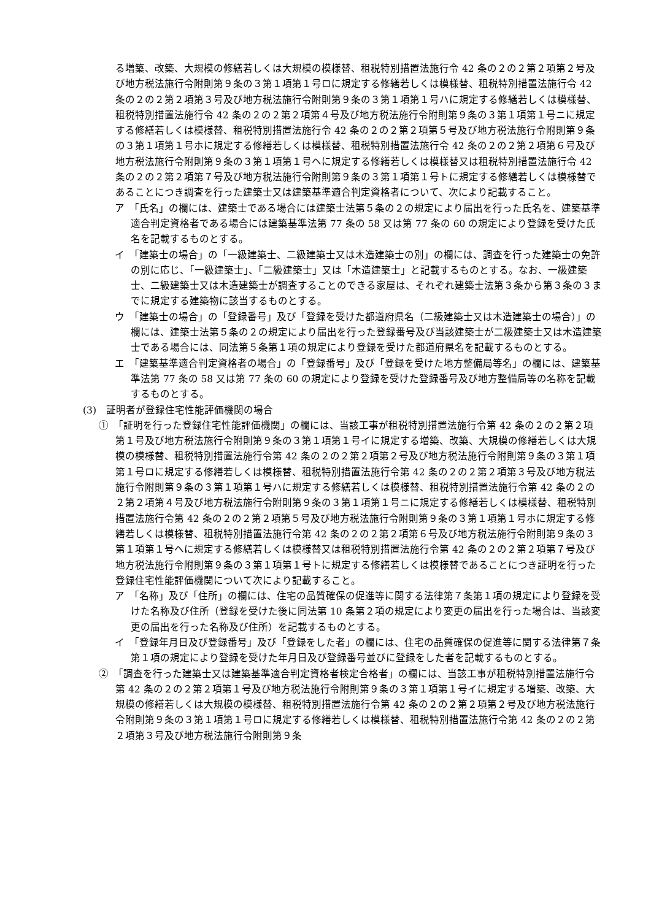る増築、改築、大規模の修繕若しくは大規模の模様替、租税特別措置法施行令 42 条の２の２第２項第２号及び地方税法施行令附則第９条の３第１項第１号ロに規定する修繕若しくは模様替、租税特別措置法施行令 42 条の２の２第２項第３号及び地方税法施行令附則第９条の３第１項第１号ハに規定する修繕若しくは模様替、租税特別措置法施行令 42 条の２の２第２項第４号及び地方税法施行令附則第９条の３第１項第１号ニに規定する修繕若しくは模様替、租税特別措置法施行令 42 条の２の２第２項第５号及び地方税法施行令附則第９条の３第１項第１号ホに規定する修繕若しくは模様替、租税特別措置法施行令 42 条の２の２第２項第６号及び地方税法施行令附則第９条の３第１項第１号ヘに規定する修繕若しくは模様替又は租税特別措置法施行令 42 条の２の２第２項第７号及び地方税法施行令附則第９条の３第１項第１号トに規定する修繕若しくは模様替であることにつき調査を行った建築士又は建築基準適合判定資格者について、次により記載すること。
ア　「氏名」の欄には、建築士である場合には建築士法第５条の２の規定により届出を行った氏名を、建築基準適合判定資格者である場合には建築基準法第 77 条の 58 又は第 77 条の 60 の規定により登録を受けた氏名を記載するものとする。
イ　「建築士の場合」の「一級建築士、二級建築士又は木造建築士の別」の欄には、調査を行った建築士の免許の別に応じ、「一級建築士」、「二級建築士」又は「木造建築士」と記載するものとする。なお、一級建築士、二級建築士又は木造建築士が調査することのできる家屋は、それぞれ建築士法第３条から第３条の３までに規定する建築物に該当するものとする。
ウ　「建築士の場合」の「登録番号」及び「登録を受けた都道府県名（二級建築士又は木造建築士の場合）」の欄には、建築士法第５条の２の規定により届出を行った登録番号及び当該建築士が二級建築士又は木造建築士である場合には、同法第５条第１項の規定により登録を受けた都道府県名を記載するものとする。
エ　「建築基準適合判定資格者の場合」の「登録番号」及び「登録を受けた地方整備局等名」の欄には、建築基準法第 77 条の 58 又は第 77 条の 60 の規定により登録を受けた登録番号及び地方整備局等の名称を記載するものとする。
(3)　証明者が登録住宅性能評価機関の場合
①　「証明を行った登録住宅性能評価機関」の欄には、当該工事が租税特別措置法施行令第 42 条の２の２第２項第１号及び地方税法施行令附則第９条の３第１項第１号イに規定する増築、改築、大規模の修繕若しくは大規模の模様替、租税特別措置法施行令第 42 条の２の２第２項第２号及び地方税法施行令附則第９条の３第１項第１号ロに規定する修繕若しくは模様替、租税特別措置法施行令第 42 条の２の２第２項第３号及び地方税法施行令附則第９条の３第１項第１号ハに規定する修繕若しくは模様替、租税特別措置法施行令第 42 条の２の２第２項第４号及び地方税法施行令附則第９条の３第１項第１号ニに規定する修繕若しくは模様替、租税特別措置法施行令第 42 条の２の２第２項第５号及び地方税法施行令附則第９条の３第１項第１号ホに規定する修繕若しくは模様替、租税特別措置法施行令第 42 条の２の２第２項第６号及び地方税法施行令附則第９条の３第１項第１号ヘに規定する修繕若しくは模様替又は租税特別措置法施行令第 42 条の２の２第２項第７号及び地方税法施行令附則第９条の３第１項第１号トに規定する修繕若しくは模様替であることにつき証明を行った登録住宅性能評価機関について次により記載すること。
ア　「名称」及び「住所」の欄には、住宅の品質確保の促進等に関する法律第７条第１項の規定により登録を受けた名称及び住所（登録を受けた後に同法第 10 条第２項の規定により変更の届出を行った場合は、当該変更の届出を行った名称及び住所）を記載するものとする。
イ　「登録年月日及び登録番号」及び「登録をした者」の欄には、住宅の品質確保の促進等に関する法律第７条第１項の規定により登録を受けた年月日及び登録番号並びに登録をした者を記載するものとする。
②　「調査を行った建築士又は建築基準適合判定資格者検定合格者」の欄には、当該工事が租税特別措置法施行令第 42 条の２の２第２項第１号及び地方税法施行令附則第９条の３第１項第１号イに規定する増築、改築、大規模の修繕若しくは大規模の模様替、租税特別措置法施行令第 42 条の２の２第２項第２号及び地方税法施行令附則第９条の３第１項第１号ロに規定する修繕若しくは模様替、租税特別措置法施行令第 42 条の２の２第２項第３号及び地方税法施行令附則第９条